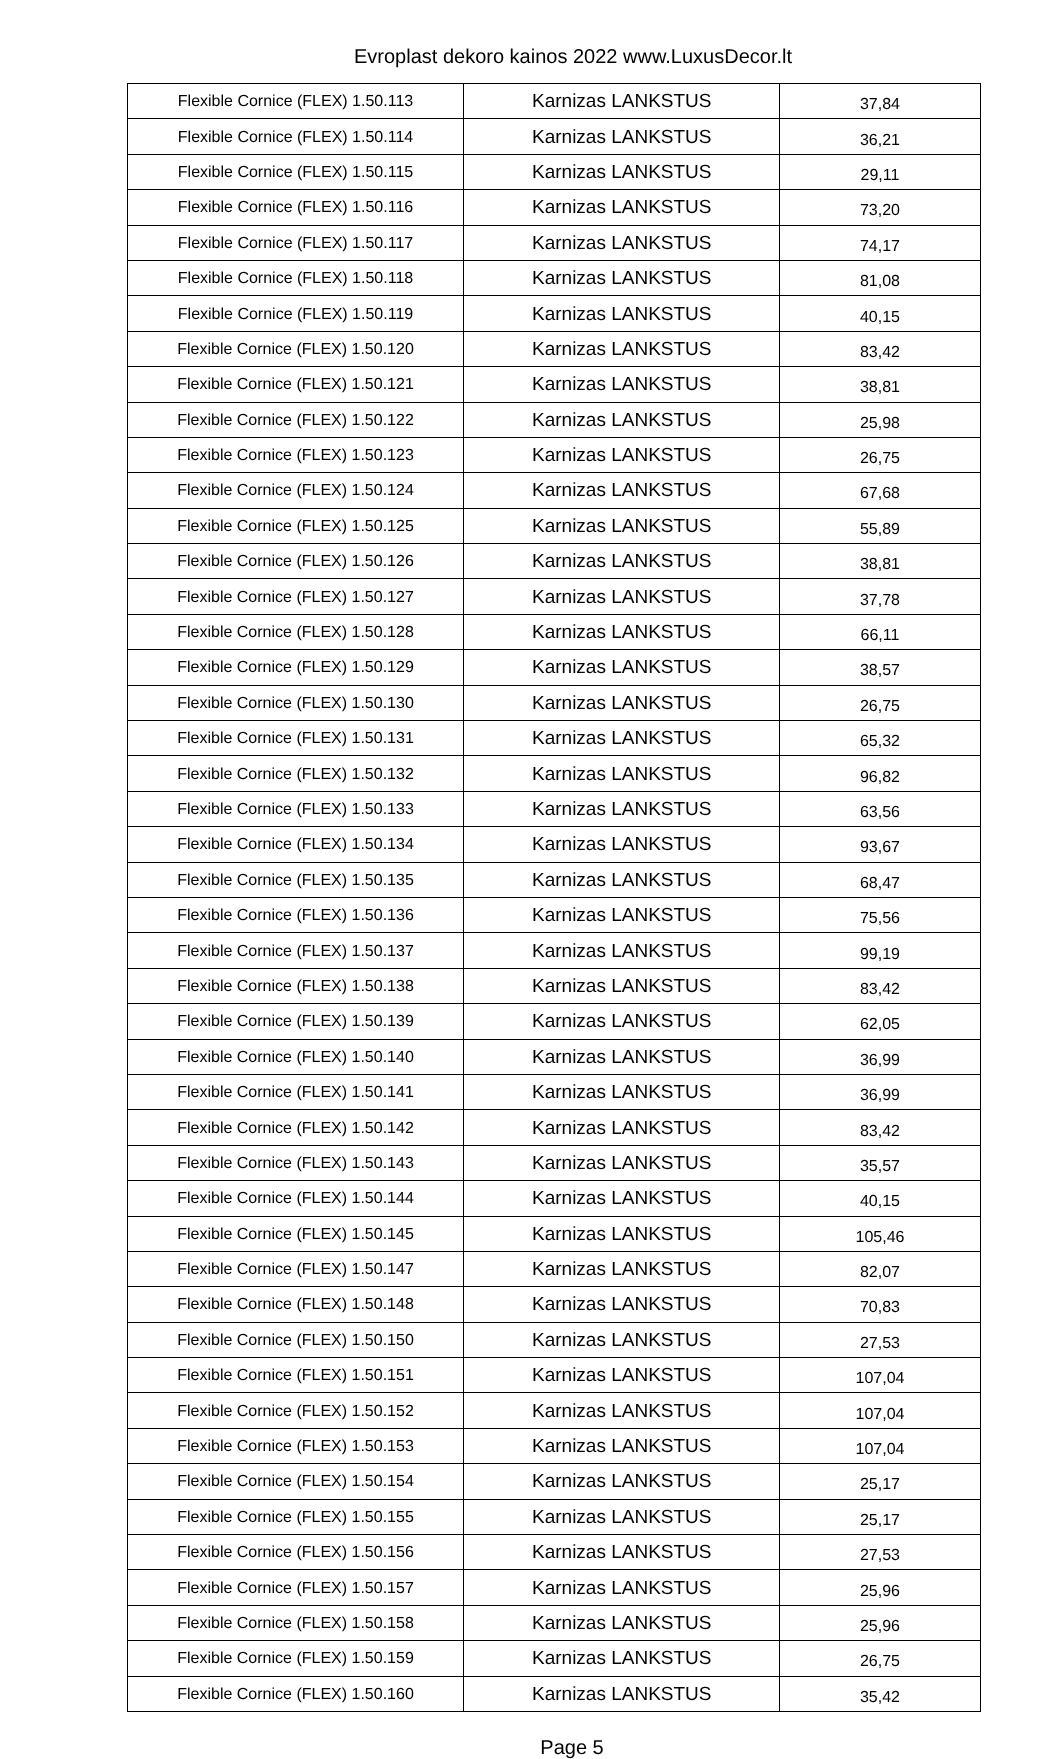Evroplast dekoro kainos 2022 www.LuxusDecor.lt
| Flexible Cornice (FLEX) 1.50.113 | Karnizas LANKSTUS | 37,84 |
| Flexible Cornice (FLEX) 1.50.114 | Karnizas LANKSTUS | 36,21 |
| Flexible Cornice (FLEX) 1.50.115 | Karnizas LANKSTUS | 29,11 |
| Flexible Cornice (FLEX) 1.50.116 | Karnizas LANKSTUS | 73,20 |
| Flexible Cornice (FLEX) 1.50.117 | Karnizas LANKSTUS | 74,17 |
| Flexible Cornice (FLEX) 1.50.118 | Karnizas LANKSTUS | 81,08 |
| Flexible Cornice (FLEX) 1.50.119 | Karnizas LANKSTUS | 40,15 |
| Flexible Cornice (FLEX) 1.50.120 | Karnizas LANKSTUS | 83,42 |
| Flexible Cornice (FLEX) 1.50.121 | Karnizas LANKSTUS | 38,81 |
| Flexible Cornice (FLEX) 1.50.122 | Karnizas LANKSTUS | 25,98 |
| Flexible Cornice (FLEX) 1.50.123 | Karnizas LANKSTUS | 26,75 |
| Flexible Cornice (FLEX) 1.50.124 | Karnizas LANKSTUS | 67,68 |
| Flexible Cornice (FLEX) 1.50.125 | Karnizas LANKSTUS | 55,89 |
| Flexible Cornice (FLEX) 1.50.126 | Karnizas LANKSTUS | 38,81 |
| Flexible Cornice (FLEX) 1.50.127 | Karnizas LANKSTUS | 37,78 |
| Flexible Cornice (FLEX) 1.50.128 | Karnizas LANKSTUS | 66,11 |
| Flexible Cornice (FLEX) 1.50.129 | Karnizas LANKSTUS | 38,57 |
| Flexible Cornice (FLEX) 1.50.130 | Karnizas LANKSTUS | 26,75 |
| Flexible Cornice (FLEX) 1.50.131 | Karnizas LANKSTUS | 65,32 |
| Flexible Cornice (FLEX) 1.50.132 | Karnizas LANKSTUS | 96,82 |
| Flexible Cornice (FLEX) 1.50.133 | Karnizas LANKSTUS | 63,56 |
| Flexible Cornice (FLEX) 1.50.134 | Karnizas LANKSTUS | 93,67 |
| Flexible Cornice (FLEX) 1.50.135 | Karnizas LANKSTUS | 68,47 |
| Flexible Cornice (FLEX) 1.50.136 | Karnizas LANKSTUS | 75,56 |
| Flexible Cornice (FLEX) 1.50.137 | Karnizas LANKSTUS | 99,19 |
| Flexible Cornice (FLEX) 1.50.138 | Karnizas LANKSTUS | 83,42 |
| Flexible Cornice (FLEX) 1.50.139 | Karnizas LANKSTUS | 62,05 |
| Flexible Cornice (FLEX) 1.50.140 | Karnizas LANKSTUS | 36,99 |
| Flexible Cornice (FLEX) 1.50.141 | Karnizas LANKSTUS | 36,99 |
| Flexible Cornice (FLEX) 1.50.142 | Karnizas LANKSTUS | 83,42 |
| Flexible Cornice (FLEX) 1.50.143 | Karnizas LANKSTUS | 35,57 |
| Flexible Cornice (FLEX) 1.50.144 | Karnizas LANKSTUS | 40,15 |
| Flexible Cornice (FLEX) 1.50.145 | Karnizas LANKSTUS | 105,46 |
| Flexible Cornice (FLEX) 1.50.147 | Karnizas LANKSTUS | 82,07 |
| Flexible Cornice (FLEX) 1.50.148 | Karnizas LANKSTUS | 70,83 |
| Flexible Cornice (FLEX) 1.50.150 | Karnizas LANKSTUS | 27,53 |
| Flexible Cornice (FLEX) 1.50.151 | Karnizas LANKSTUS | 107,04 |
| Flexible Cornice (FLEX) 1.50.152 | Karnizas LANKSTUS | 107,04 |
| Flexible Cornice (FLEX) 1.50.153 | Karnizas LANKSTUS | 107,04 |
| Flexible Cornice (FLEX) 1.50.154 | Karnizas LANKSTUS | 25,17 |
| Flexible Cornice (FLEX) 1.50.155 | Karnizas LANKSTUS | 25,17 |
| Flexible Cornice (FLEX) 1.50.156 | Karnizas LANKSTUS | 27,53 |
| Flexible Cornice (FLEX) 1.50.157 | Karnizas LANKSTUS | 25,96 |
| Flexible Cornice (FLEX) 1.50.158 | Karnizas LANKSTUS | 25,96 |
| Flexible Cornice (FLEX) 1.50.159 | Karnizas LANKSTUS | 26,75 |
| Flexible Cornice (FLEX) 1.50.160 | Karnizas LANKSTUS | 35,42 |
Page 5